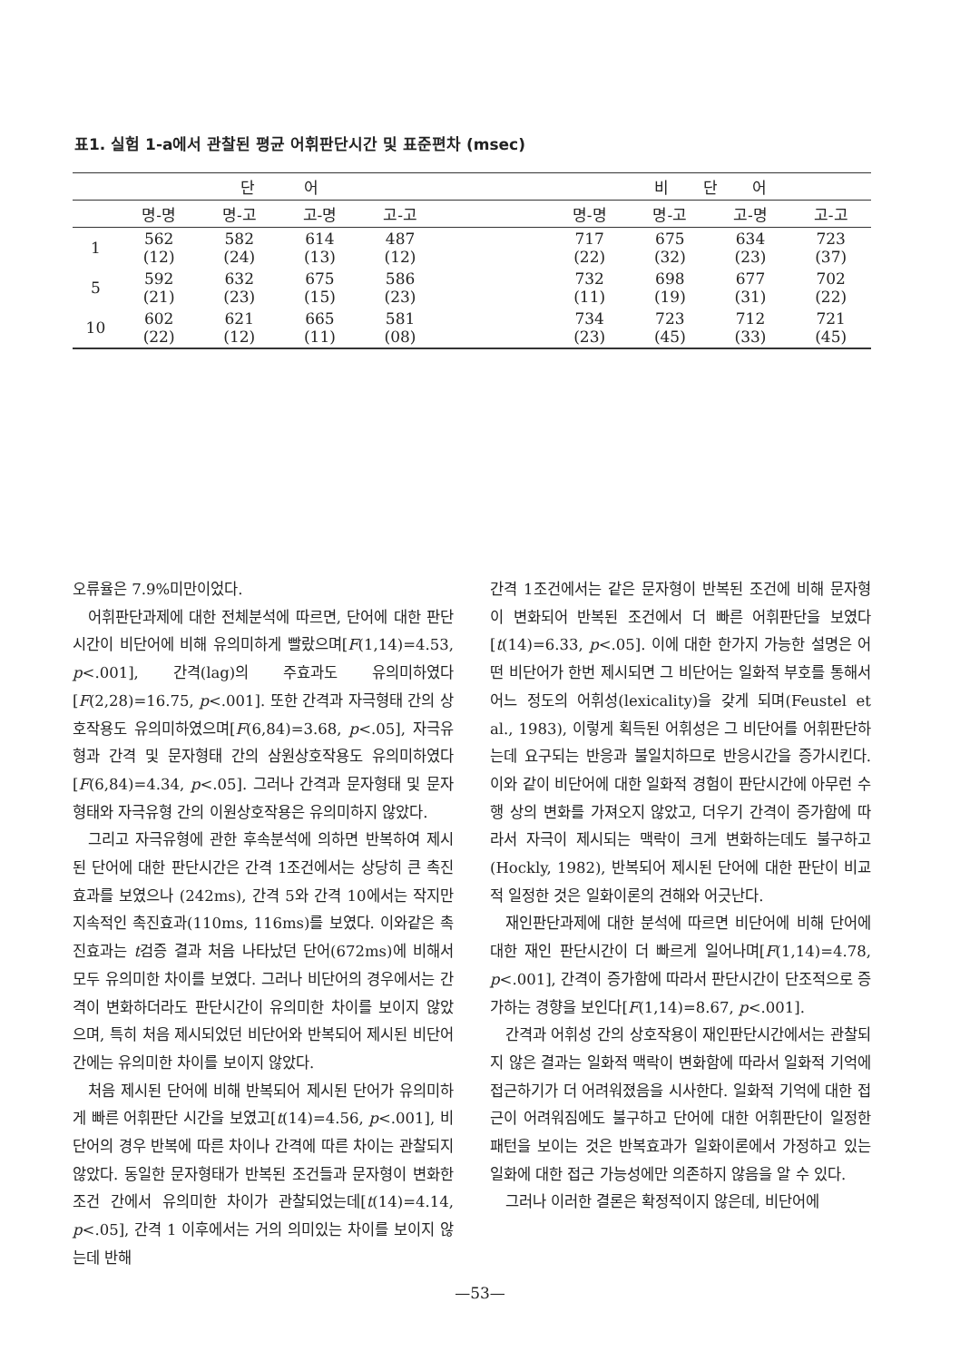표1. 실험 1-a에서 관찰된 평균 어휘판단시간 및 표준편차 (msec)
| | 단 어 | | | | | 비 단 어 | | | |
| --- | --- | --- | --- | --- | --- | --- | --- | --- | --- |
| | 명-명 | 명-고 | 고-명 | 고-고 | | 명-명 | 명-고 | 고-명 | 고-고 |
| 1 | 562 (12) | 582 (24) | 614 (13) | 487 (12) | | 717 (22) | 675 (32) | 634 (23) | 723 (37) |
| 5 | 592 (21) | 632 (23) | 675 (15) | 586 (23) | | 732 (11) | 698 (19) | 677 (31) | 702 (22) |
| 10 | 602 (22) | 621 (12) | 665 (11) | 581 (08) | | 734 (23) | 723 (45) | 712 (33) | 721 (45) |
오류율은 7.9%미만이었다.
어휘판단과제에 대한 전체분석에 따르면, 단어에 대한 판단시간이 비단어에 비해 유의미하게 빨랐으며[F(1,14)=4.53, p<.001], 간격(lag)의 주효과도 유의미하였다[F(2,28)=16.75, p<.001]. 또한 간격과 자극형태 간의 상호작용도 유의미하였으며[F(6,84)=3.68, p<.05], 자극유형과 간격 및 문자형태 간의 삼원상호작용도 유의미하였다[F(6,84)=4.34, p<.05]. 그러나 간격과 문자형태 및 문자형태와 자극유형 간의 이원상호작용은 유의미하지 않았다.
그리고 자극유형에 관한 후속분석에 의하면 반복하여 제시된 단어에 대한 판단시간은 간격 1조건에서는 상당히 큰 촉진효과를 보였으나 (242ms), 간격 5와 간격 10에서는 작지만 지속적인 촉진효과(110ms, 116ms)를 보였다. 이와같은 촉진효과는 t검증 결과 처음 나타났던 단어(672ms)에 비해서 모두 유의미한 차이를 보였다. 그러나 비단어의 경우에서는 간격이 변화하더라도 판단시간이 유의미한 차이를 보이지 않았으며, 특히 처음 제시되었던 비단어와 반복되어 제시된 비단어 간에는 유의미한 차이를 보이지 않았다.
처음 제시된 단어에 비해 반복되어 제시된 단어가 유의미하게 빠른 어휘판단 시간을 보였고[t(14)=4.56, p<.001], 비단어의 경우 반복에 따른 차이나 간격에 따른 차이는 관찰되지 않았다. 동일한 문자형태가 반복된 조건들과 문자형이 변화한 조건 간에서 유의미한 차이가 관찰되었는데[t(14)=4.14, p<.05], 간격 1 이후에서는 거의 의미있는 차이를 보이지 않는데 반해
간격 1조건에서는 같은 문자형이 반복된 조건에 비해 문자형이 변화되어 반복된 조건에서 더 빠른 어휘판단을 보였다[t(14)=6.33, p<.05]. 이에 대한 한가지 가능한 설명은 어떤 비단어가 한번 제시되면 그 비단어는 일화적 부호를 통해서 어느 정도의 어휘성(lexicality)을 갖게 되며(Feustel et al., 1983), 이렇게 획득된 어휘성은 그 비단어를 어휘판단하는데 요구되는 반응과 불일치하므로 반응시간을 증가시킨다. 이와 같이 비단어에 대한 일화적 경험이 판단시간에 아무런 수행 상의 변화를 가져오지 않았고, 더우기 간격이 증가함에 따라서 자극이 제시되는 맥락이 크게 변화하는데도 불구하고(Hockly, 1982), 반복되어 제시된 단어에 대한 판단이 비교적 일정한 것은 일화이론의 견해와 어긋난다.
재인판단과제에 대한 분석에 따르면 비단어에 비해 단어에 대한 재인 판단시간이 더 빠르게 일어나며[F(1,14)=4.78, p<.001], 간격이 증가함에 따라서 판단시간이 단조적으로 증가하는 경향을 보인다[F(1,14)=8.67, p<.001].
간격과 어휘성 간의 상호작용이 재인판단시간에서는 관찰되지 않은 결과는 일화적 맥락이 변화함에 따라서 일화적 기억에 접근하기가 더 어려워졌음을 시사한다. 일화적 기억에 대한 접근이 어려워짐에도 불구하고 단어에 대한 어휘판단이 일정한 패턴을 보이는 것은 반복효과가 일화이론에서 가정하고 있는 일화에 대한 접근 가능성에만 의존하지 않음을 알 수 있다.
그러나 이러한 결론은 확정적이지 않은데, 비단어에
—53—